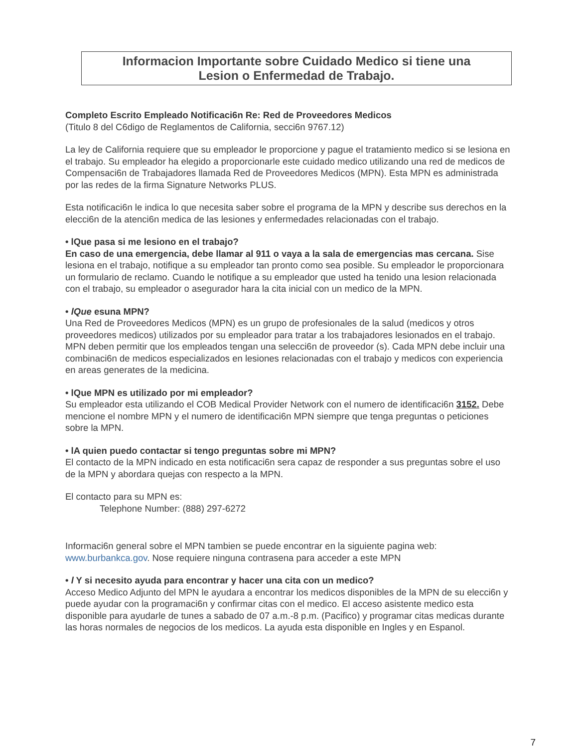Informacion Importante sobre Cuidado Medico si tiene una
Lesion o Enfermedad de Trabajo.
Completo Escrito Empleado Notificaci6n Re: Red de Proveedores Medicos
(Titulo 8 del C6digo de Reglamentos de California, secci6n 9767.12)
La ley de California requiere que su empleador le proporcione y pague el tratamiento medico si se lesiona en el trabajo. Su empleador ha elegido a proporcionarle este cuidado medico utilizando una red de medicos de Compensaci6n de Trabajadores llamada Red de Proveedores Medicos (MPN). Esta MPN es administrada por las redes de la firma Signature Networks PLUS.
Esta notificaci6n le indica lo que necesita saber sobre el programa de la MPN y describe sus derechos en la elecci6n de la atenci6n medica de las lesiones y enfermedades relacionadas con el trabajo.
• lQue pasa si me lesiono en el trabajo?
En caso de una emergencia, debe llamar al 911 o vaya a la sala de emergencias mas cercana. Sise lesiona en el trabajo, notifique a su empleador tan pronto como sea posible. Su empleador le proporcionara un formulario de reclamo. Cuando le notifique a su empleador que usted ha tenido una lesion relacionada con el trabajo, su empleador o asegurador hara la cita inicial con un medico de la MPN.
• lQue esuna MPN?
Una Red de Proveedores Medicos (MPN) es un grupo de profesionales de la salud (medicos y otros proveedores medicos) utilizados por su empleador para tratar a los trabajadores lesionados en el trabajo. MPN deben permitir que los empleados tengan una selecci6n de proveedor (s). Cada MPN debe incluir una combinaci6n de medicos especializados en lesiones relacionadas con el trabajo y medicos con experiencia en areas generates de la medicina.
• lQue MPN es utilizado por mi empleador?
Su empleador esta utilizando el COB Medical Provider Network con el numero de identificaci6n 3152. Debe mencione el nombre MPN y el numero de identificaci6n MPN siempre que tenga preguntas o peticiones sobre la MPN.
• lA quien puedo contactar si tengo preguntas sobre mi MPN?
El contacto de la MPN indicado en esta notificaci6n sera capaz de responder a sus preguntas sobre el uso de la MPN y abordara quejas con respecto a la MPN.
El contacto para su MPN es:
Telephone Number: (888) 297-6272
Informaci6n general sobre el MPN tambien se puede encontrar en la siguiente pagina web: www.burbankca.gov. Nose requiere ninguna contrasena para acceder a este MPN
• l Y si necesito ayuda para encontrar y hacer una cita con un medico?
Acceso Medico Adjunto del MPN le ayudara a encontrar los medicos disponibles de la MPN de su elecci6n y puede ayudar con la programaci6n y confirmar citas con el medico. El acceso asistente medico esta disponible para ayudarle de tunes a sabado de 07 a.m.-8 p.m. (Pacifico) y programar citas medicas durante las horas normales de negocios de los medicos. La ayuda esta disponible en Ingles y en Espanol.
7